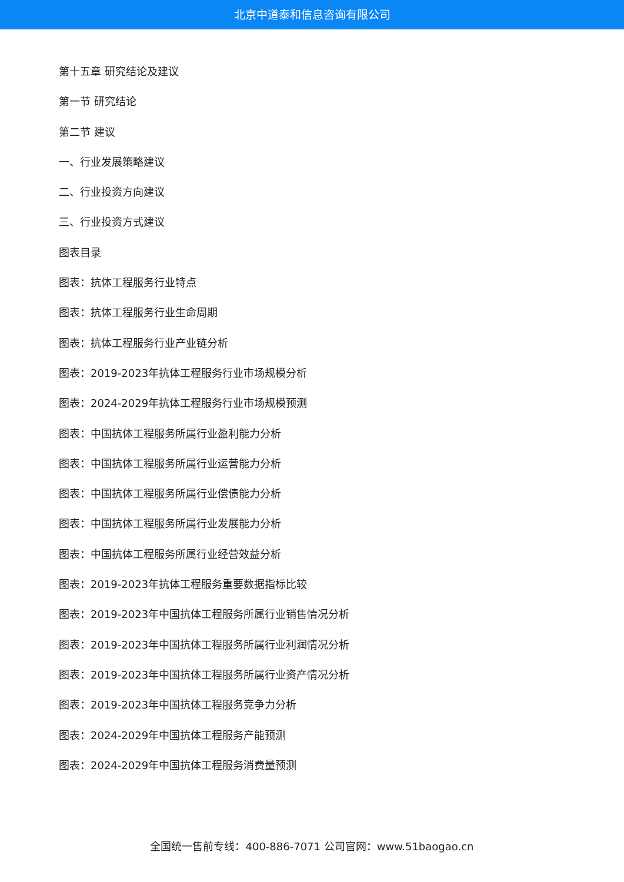北京中道泰和信息咨询有限公司
第十五章 研究结论及建议
第一节 研究结论
第二节 建议
一、行业发展策略建议
二、行业投资方向建议
三、行业投资方式建议
图表目录
图表：抗体工程服务行业特点
图表：抗体工程服务行业生命周期
图表：抗体工程服务行业产业链分析
图表：2019-2023年抗体工程服务行业市场规模分析
图表：2024-2029年抗体工程服务行业市场规模预测
图表：中国抗体工程服务所属行业盈利能力分析
图表：中国抗体工程服务所属行业运营能力分析
图表：中国抗体工程服务所属行业偿债能力分析
图表：中国抗体工程服务所属行业发展能力分析
图表：中国抗体工程服务所属行业经营效益分析
图表：2019-2023年抗体工程服务重要数据指标比较
图表：2019-2023年中国抗体工程服务所属行业销售情况分析
图表：2019-2023年中国抗体工程服务所属行业利润情况分析
图表：2019-2023年中国抗体工程服务所属行业资产情况分析
图表：2019-2023年中国抗体工程服务竞争力分析
图表：2024-2029年中国抗体工程服务产能预测
图表：2024-2029年中国抗体工程服务消费量预测
全国统一售前专线：400-886-7071 公司官网：www.51baogao.cn